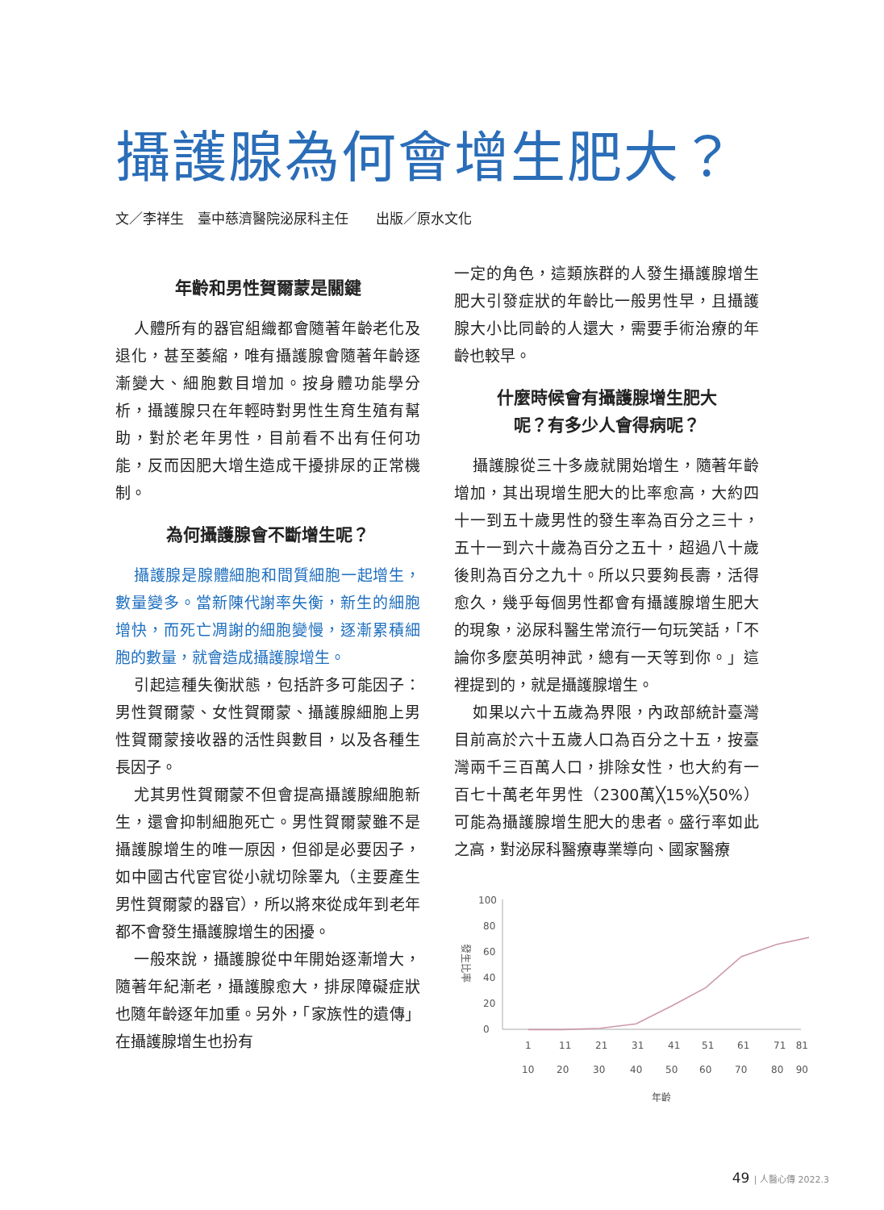攝護腺為何會增生肥大？
文／李祥生　臺中慈濟醫院泌尿科主任　　出版／原水文化
年齡和男性賀爾蒙是關鍵
人體所有的器官組織都會隨著年齡老化及退化，甚至萎縮，唯有攝護腺會隨著年齡逐漸變大、細胞數目增加。按身體功能學分析，攝護腺只在年輕時對男性生育生殖有幫助，對於老年男性，目前看不出有任何功能，反而因肥大增生造成干擾排尿的正常機制。
為何攝護腺會不斷增生呢？
攝護腺是腺體細胞和間質細胞一起增生，數量變多。當新陳代謝率失衡，新生的細胞增快，而死亡凋謝的細胞變慢，逐漸累積細胞的數量，就會造成攝護腺增生。
引起這種失衡狀態，包括許多可能因子：男性賀爾蒙、女性賀爾蒙、攝護腺細胞上男性賀爾蒙接收器的活性與數目，以及各種生長因子。
尤其男性賀爾蒙不但會提高攝護腺細胞新生，還會抑制細胞死亡。男性賀爾蒙雖不是攝護腺增生的唯一原因，但卻是必要因子，如中國古代宦官從小就切除睪丸（主要產生男性賀爾蒙的器官），所以將來從成年到老年都不會發生攝護腺增生的困擾。
一般來說，攝護腺從中年開始逐漸增大，隨著年紀漸老，攝護腺愈大，排尿障礙症狀也隨年齡逐年加重。另外，「家族性的遺傳」在攝護腺增生也扮有
一定的角色，這類族群的人發生攝護腺增生肥大引發症狀的年齡比一般男性早，且攝護腺大小比同齡的人還大，需要手術治療的年齡也較早。
什麼時候會有攝護腺增生肥大
呢？有多少人會得病呢？
攝護腺從三十多歲就開始增生，隨著年齡增加，其出現增生肥大的比率愈高，大約四十一到五十歲男性的發生率為百分之三十，五十一到六十歲為百分之五十，超過八十歲後則為百分之九十。所以只要夠長壽，活得愈久，幾乎每個男性都會有攝護腺增生肥大的現象，泌尿科醫生常流行一句玩笑話，「不論你多麼英明神武，總有一天等到你。」這裡提到的，就是攝護腺增生。
如果以六十五歲為界限，內政部統計臺灣目前高於六十五歲人口為百分之十五，按臺灣兩千三百萬人口，排除女性，也大約有一百七十萬老年男性（2300萬╳15%╳50%）可能為攝護腺增生肥大的患者。盛行率如此之高，對泌尿科醫療專業導向、國家醫療
發生比率
100
80
60
40
20
0
1
11
21
31
41
51
61
71
81
10
20
30
40
50
60
70
80
90
年齡
49 | 人醫心傳 2022.3